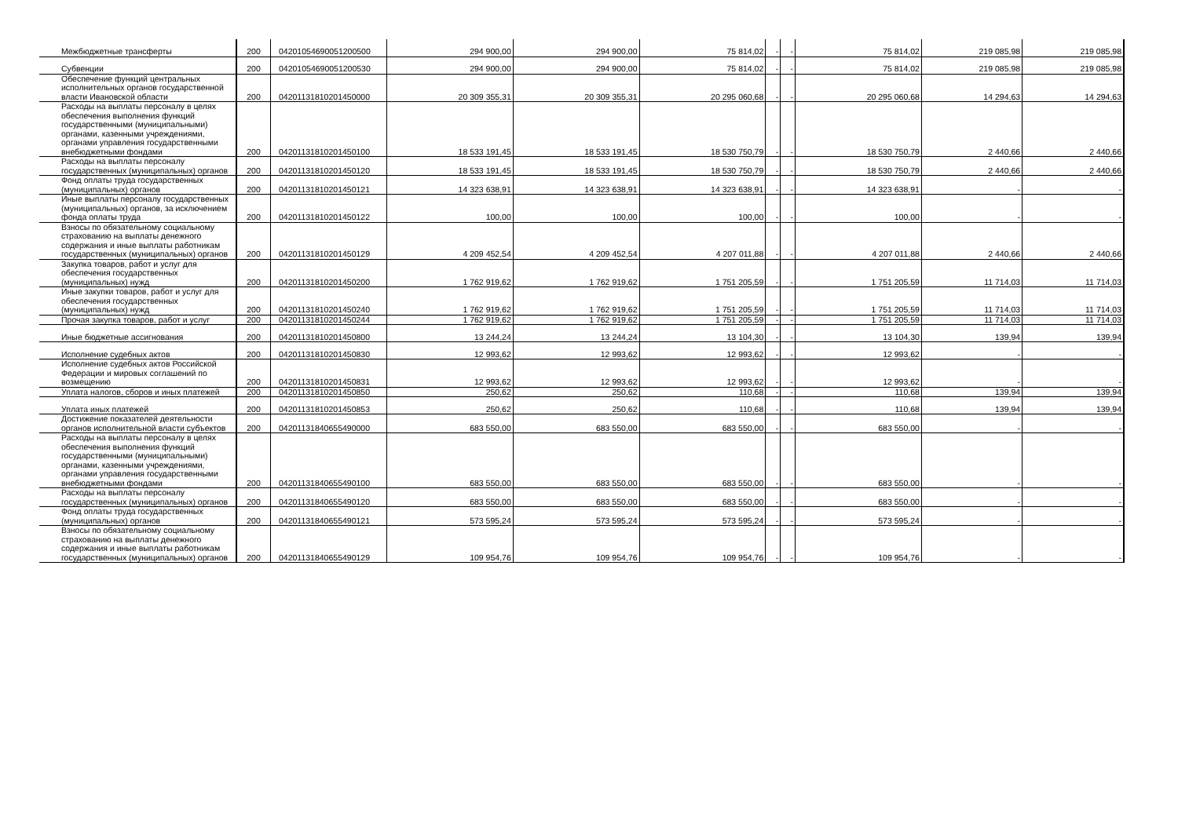| Межбюджетные трансферты | 200 | 04201054690051200500 | 294 900,00 | 294 900,00 | 75 814,02 | - | - | 75 814,02 | 219 085,98 | 219 085,98 |
| Субвенции | 200 | 04201054690051200530 | 294 900,00 | 294 900,00 | 75 814,02 | - | - | 75 814,02 | 219 085,98 | 219 085,98 |
| Обеспечение функций центральных исполнительных органов государственной власти Ивановской области | 200 | 04201131810201450000 | 20 309 355,31 | 20 309 355,31 | 20 295 060,68 | - | - | 20 295 060,68 | 14 294,63 | 14 294,63 |
| Расходы на выплаты персоналу в целях обеспечения выполнения функций государственными (муниципальными) органами, казенными учреждениями, органами управления государственными внебюджетными фондами | 200 | 04201131810201450100 | 18 533 191,45 | 18 533 191,45 | 18 530 750,79 | - | - | 18 530 750,79 | 2 440,66 | 2 440,66 |
| Расходы на выплаты персоналу государственных (муниципальных) органов | 200 | 04201131810201450120 | 18 533 191,45 | 18 533 191,45 | 18 530 750,79 | - | - | 18 530 750,79 | 2 440,66 | 2 440,66 |
| Фонд оплаты труда государственных (муниципальных) органов | 200 | 04201131810201450121 | 14 323 638,91 | 14 323 638,91 | 14 323 638,91 | - | - | 14 323 638,91 | - | - |
| Иные выплаты персоналу государственных (муниципальных) органов, за исключением фонда оплаты труда | 200 | 04201131810201450122 | 100,00 | 100,00 | 100,00 | - | - | 100,00 | - | - |
| Взносы по обязательному социальному страхованию на выплаты денежного содержания и иные выплаты работникам государственных (муниципальных) органов | 200 | 04201131810201450129 | 4 209 452,54 | 4 209 452,54 | 4 207 011,88 | - | - | 4 207 011,88 | 2 440,66 | 2 440,66 |
| Закупка товаров, работ и услуг для обеспечения государственных (муниципальных) нужд | 200 | 04201131810201450200 | 1 762 919,62 | 1 762 919,62 | 1 751 205,59 | - | - | 1 751 205,59 | 11 714,03 | 11 714,03 |
| Иные закупки товаров, работ и услуг для обеспечения государственных (муниципальных) нужд | 200 | 04201131810201450240 | 1 762 919,62 | 1 762 919,62 | 1 751 205,59 | - | - | 1 751 205,59 | 11 714,03 | 11 714,03 |
| Прочая закупка товаров, работ и услуг | 200 | 04201131810201450244 | 1 762 919,62 | 1 762 919,62 | 1 751 205,59 | - | - | 1 751 205,59 | 11 714,03 | 11 714,03 |
| Иные бюджетные ассигнования | 200 | 04201131810201450800 | 13 244,24 | 13 244,24 | 13 104,30 | - | - | 13 104,30 | 139,94 | 139,94 |
| Исполнение судебных актов | 200 | 04201131810201450830 | 12 993,62 | 12 993,62 | 12 993,62 | - | - | 12 993,62 | - | - |
| Исполнение судебных актов Российской Федерации и мировых соглашений по возмещению | 200 | 04201131810201450831 | 12 993,62 | 12 993,62 | 12 993,62 | - | - | 12 993,62 | - | - |
| Уплата налогов, сборов и иных платежей | 200 | 04201131810201450850 | 250,62 | 250,62 | 110,68 | - | - | 110,68 | 139,94 | 139,94 |
| Уплата иных платежей | 200 | 04201131810201450853 | 250,62 | 250,62 | 110,68 | - | - | 110,68 | 139,94 | 139,94 |
| Достижение показателей деятельности органов исполнительной власти субъектов | 200 | 04201131840655490000 | 683 550,00 | 683 550,00 | 683 550,00 | - | - | 683 550,00 | - | - |
| Расходы на выплаты персоналу в целях обеспечения выполнения функций государственными (муниципальными) органами, казенными учреждениями, органами управления государственными внебюджетными фондами | 200 | 04201131840655490100 | 683 550,00 | 683 550,00 | 683 550,00 | - | - | 683 550,00 | - | - |
| Расходы на выплаты персоналу государственных (муниципальных) органов | 200 | 04201131840655490120 | 683 550,00 | 683 550,00 | 683 550,00 | - | - | 683 550,00 | - | - |
| Фонд оплаты труда государственных (муниципальных) органов | 200 | 04201131840655490121 | 573 595,24 | 573 595,24 | 573 595,24 | - | - | 573 595,24 | - | - |
| Взносы по обязательному социальному страхованию на выплаты денежного содержания и иные выплаты работникам государственных (муниципальных) органов | 200 | 04201131840655490129 | 109 954,76 | 109 954,76 | 109 954,76 | - | - | 109 954,76 | - | - |